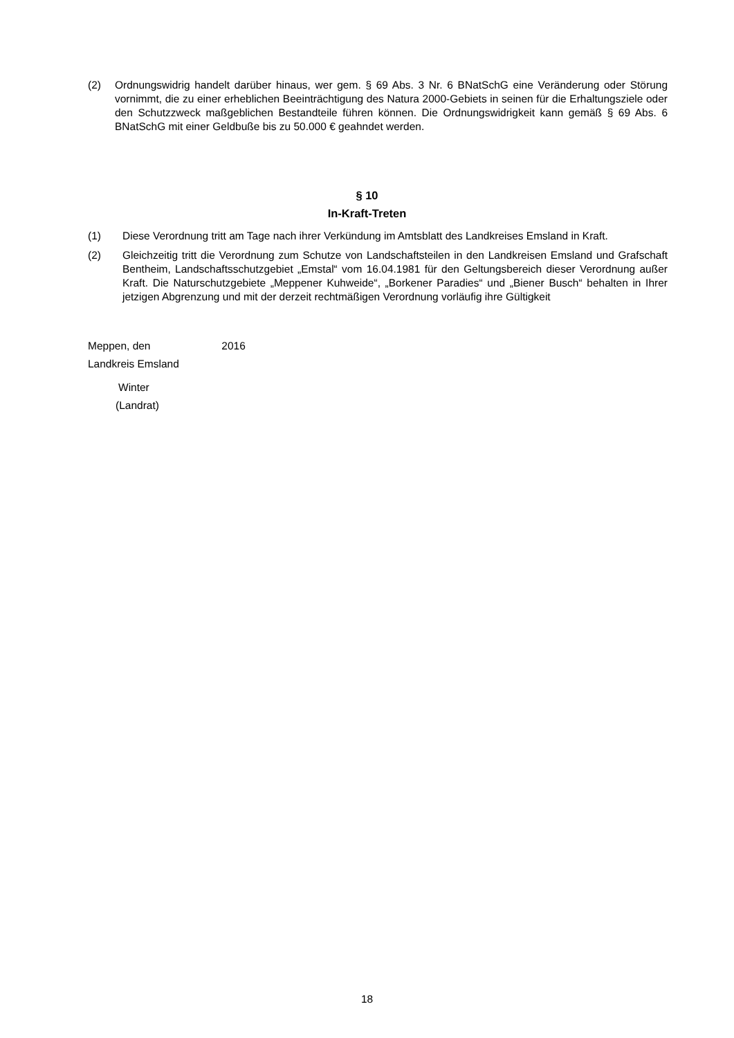(2) Ordnungswidrig handelt darüber hinaus, wer gem. § 69 Abs. 3 Nr. 6 BNatSchG eine Veränderung oder Störung vornimmt, die zu einer erheblichen Beeinträchtigung des Natura 2000-Gebiets in seinen für die Erhaltungsziele oder den Schutzzweck maßgeblichen Bestandteile führen können. Die Ordnungswidrigkeit kann gemäß § 69 Abs. 6 BNatSchG mit einer Geldbuße bis zu 50.000 € geahndet werden.
§ 10
In-Kraft-Treten
(1) Diese Verordnung tritt am Tage nach ihrer Verkündung im Amtsblatt des Landkreises Emsland in Kraft.
(2) Gleichzeitig tritt die Verordnung zum Schutze von Landschaftsteilen in den Landkreisen Emsland und Grafschaft Bentheim, Landschaftsschutzgebiet „Emstal“ vom 16.04.1981 für den Geltungsbereich dieser Verordnung außer Kraft. Die Naturschutzgebiete „Meppener Kuhweide“, „Borkener Paradies“ und „Biener Busch“ behalten in Ihrer jetzigen Abgrenzung und mit der derzeit rechtmäßigen Verordnung vorläufig ihre Gültigkeit
Meppen, den 2016
Landkreis Emsland
Winter
(Landrat)
18